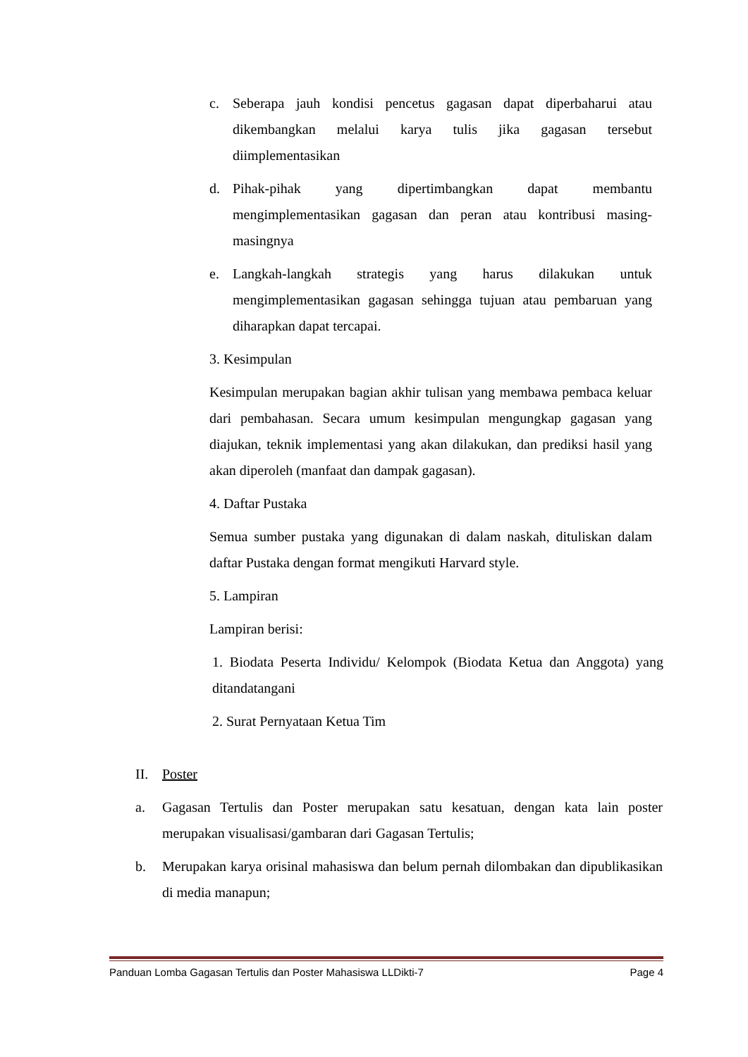c. Seberapa jauh kondisi pencetus gagasan dapat diperbaharui atau dikembangkan melalui karya tulis jika gagasan tersebut diimplementasikan
d. Pihak-pihak yang dipertimbangkan dapat membantu mengimplementasikan gagasan dan peran atau kontribusi masing-masingnya
e. Langkah-langkah strategis yang harus dilakukan untuk mengimplementasikan gagasan sehingga tujuan atau pembaruan yang diharapkan dapat tercapai.
3. Kesimpulan
Kesimpulan merupakan bagian akhir tulisan yang membawa pembaca keluar dari pembahasan. Secara umum kesimpulan mengungkap gagasan yang diajukan, teknik implementasi yang akan dilakukan, dan prediksi hasil yang akan diperoleh (manfaat dan dampak gagasan).
4. Daftar Pustaka
Semua sumber pustaka yang digunakan di dalam naskah, dituliskan dalam daftar Pustaka dengan format mengikuti Harvard style.
5. Lampiran
Lampiran berisi:
1. Biodata Peserta Individu/ Kelompok (Biodata Ketua dan Anggota) yang ditandatangani
2. Surat Pernyataan Ketua Tim
II. Poster
a. Gagasan Tertulis dan Poster merupakan satu kesatuan, dengan kata lain poster merupakan visualisasi/gambaran dari Gagasan Tertulis;
b. Merupakan karya orisinal mahasiswa dan belum pernah dilombakan dan dipublikasikan di media manapun;
Panduan Lomba Gagasan Tertulis dan Poster Mahasiswa LLDikti-7 Page 4